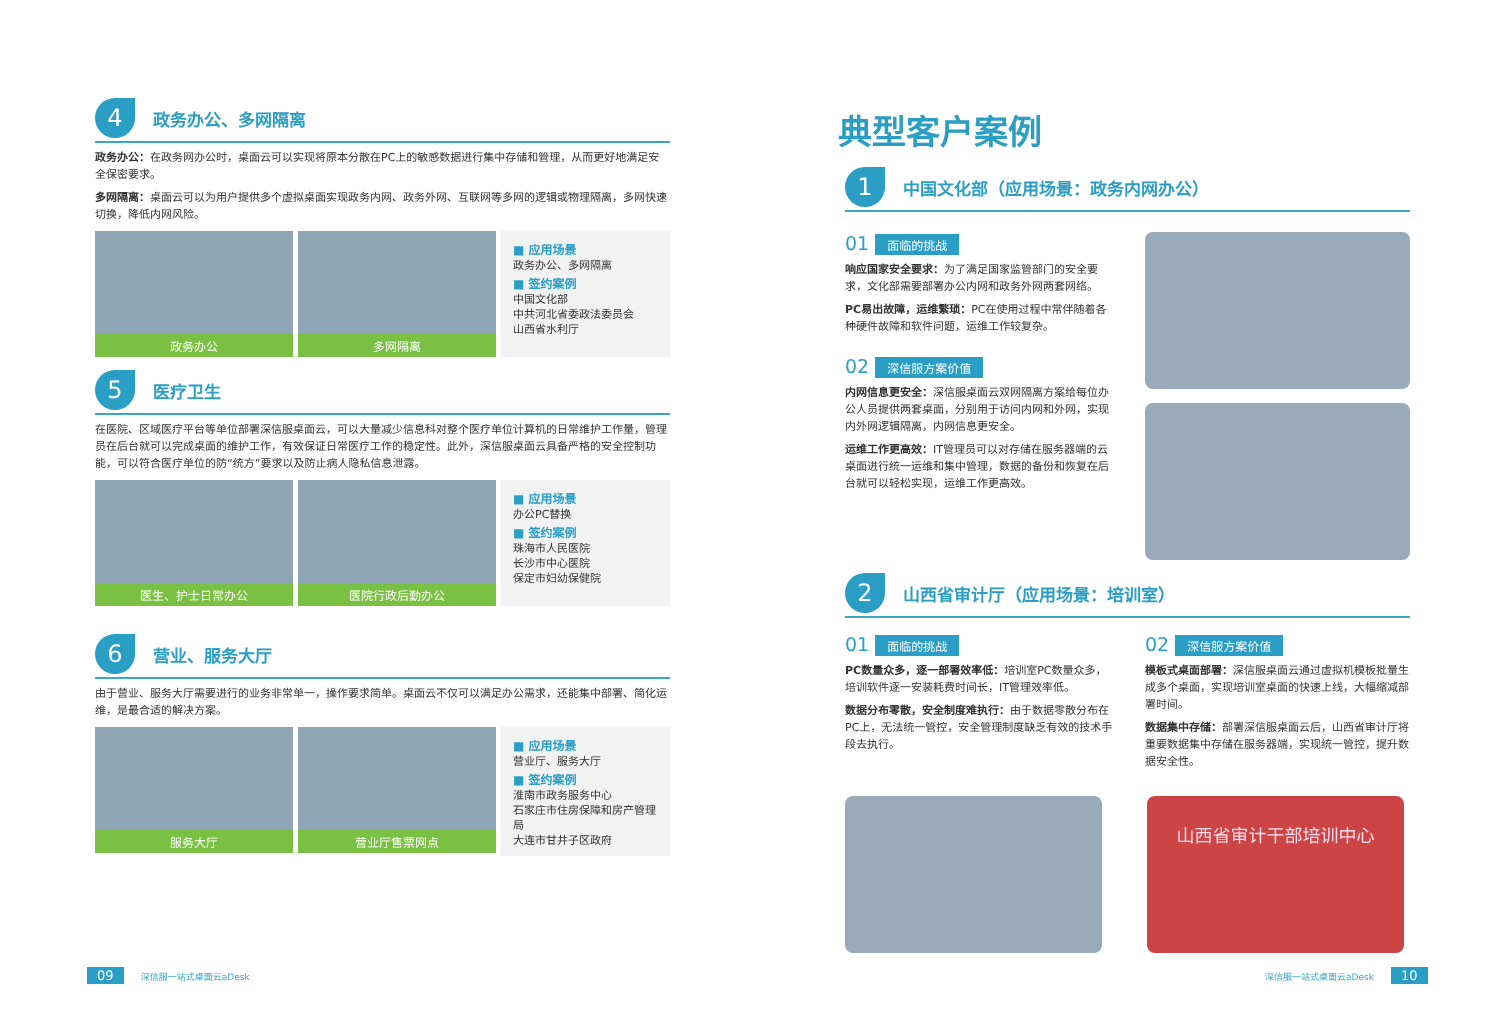4
政务办公、多网隔离
政务办公：在政务网办公时，桌面云可以实现将原本分散在PC上的敏感数据进行集中存储和管理，从而更好地满足安全保密要求。
多网隔离：桌面云可以为用户提供多个虚拟桌面实现政务内网、政务外网、互联网等多网的逻辑或物理隔离，多网快速切换，降低内网风险。
政务办公 多网隔离
■ 应用场景
政务办公、多网隔离
■ 签约案例
中国文化部
中共河北省委政法委员会
山西省水利厅
5
医疗卫生
在医院、区域医疗平台等单位部署深信服桌面云，可以大量减少信息科对整个医疗单位计算机的日常维护工作量，管理员在后台就可以完成桌面的维护工作，有效保证日常医疗工作的稳定性。此外，深信服桌面云具备严格的安全控制功能，可以符合医疗单位的防“统方”要求以及防止病人隐私信息泄露。
医生、护士日常办公 医院行政后勤办公
■ 应用场景
办公PC替换
■ 签约案例
珠海市人民医院
长沙市中心医院
保定市妇幼保健院
6
营业、服务大厅
由于营业、服务大厅需要进行的业务非常单一，操作要求简单。桌面云不仅可以满足办公需求，还能集中部署、简化运维，是最合适的解决方案。
服务大厅 营业厅售票网点
■ 应用场景
营业厅、服务大厅
■ 签约案例
淮南市政务服务中心
石家庄市住房保障和房产管理局
大连市甘井子区政府
09 深信服一站式桌面云aDesk
典型客户案例
1
中国文化部（应用场景：政务内网办公）
01 面临的挑战
响应国家安全要求：为了满足国家监管部门的安全要求，文化部需要部署办公内网和政务外网两套网络。
PC易出故障，运维繁琐：PC在使用过程中常伴随着各种硬件故障和软件问题，运维工作较复杂。
02 深信服方案价值
内网信息更安全：深信服桌面云双网隔离方案给每位办公人员提供两套桌面，分别用于访问内网和外网，实现内外网逻辑隔离，内网信息更安全。
运维工作更高效：IT管理员可以对存储在服务器端的云桌面进行统一运维和集中管理，数据的备份和恢复在后台就可以轻松实现，运维工作更高效。
2
山西省审计厅（应用场景：培训室）
01 面临的挑战
PC数量众多，逐一部署效率低：培训室PC数量众多，培训软件逐一安装耗费时间长，IT管理效率低。
数据分布零散，安全制度难执行：由于数据零散分布在PC上，无法统一管控，安全管理制度缺乏有效的技术手段去执行。
02 深信服方案价值
模板式桌面部署：深信服桌面云通过虚拟机模板批量生成多个桌面，实现培训室桌面的快速上线，大幅缩减部署时间。
数据集中存储：部署深信服桌面云后，山西省审计厅将重要数据集中存储在服务器端，实现统一管控，提升数据安全性。
山西省审计干部培训中心
深信服一站式桌面云aDesk 10